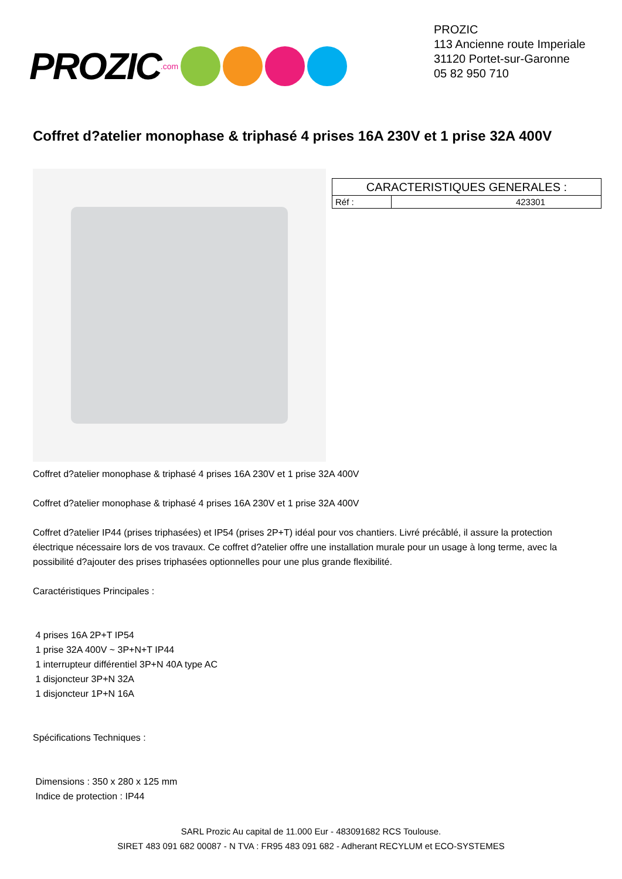PROZIC.com
PROZIC
113 Ancienne route Imperiale
31120 Portet-sur-Garonne
05 82 950 710
Coffret d?atelier monophase & triphasé 4 prises 16A 230V et 1 prise 32A 400V
| CARACTERISTIQUES GENERALES : | |
| Réf : | 423301 |
Coffret d?atelier monophase & triphasé 4 prises 16A 230V et 1 prise 32A 400V
Coffret d?atelier monophase & triphasé 4 prises 16A 230V et 1 prise 32A 400V
Coffret d?atelier IP44 (prises triphasées) et IP54 (prises 2P+T) idéal pour vos chantiers. Livré précâblé, il assure la protection électrique nécessaire lors de vos travaux. Ce coffret d?atelier offre une installation murale pour un usage à long terme, avec la possibilité d?ajouter des prises triphasées optionnelles pour une plus grande flexibilité.
Caractéristiques Principales :
4 prises 16A 2P+T IP54
1 prise 32A 400V ~ 3P+N+T IP44
1 interrupteur différentiel 3P+N 40A type AC
1 disjoncteur 3P+N 32A
1 disjoncteur 1P+N 16A
Spécifications Techniques :
Dimensions : 350 x 280 x 125 mm
Indice de protection : IP44
SARL Prozic Au capital de 11.000 Eur - 483091682 RCS Toulouse.
SIRET 483 091 682 00087 - N TVA : FR95 483 091 682 - Adherant RECYLUM et ECO-SYSTEMES